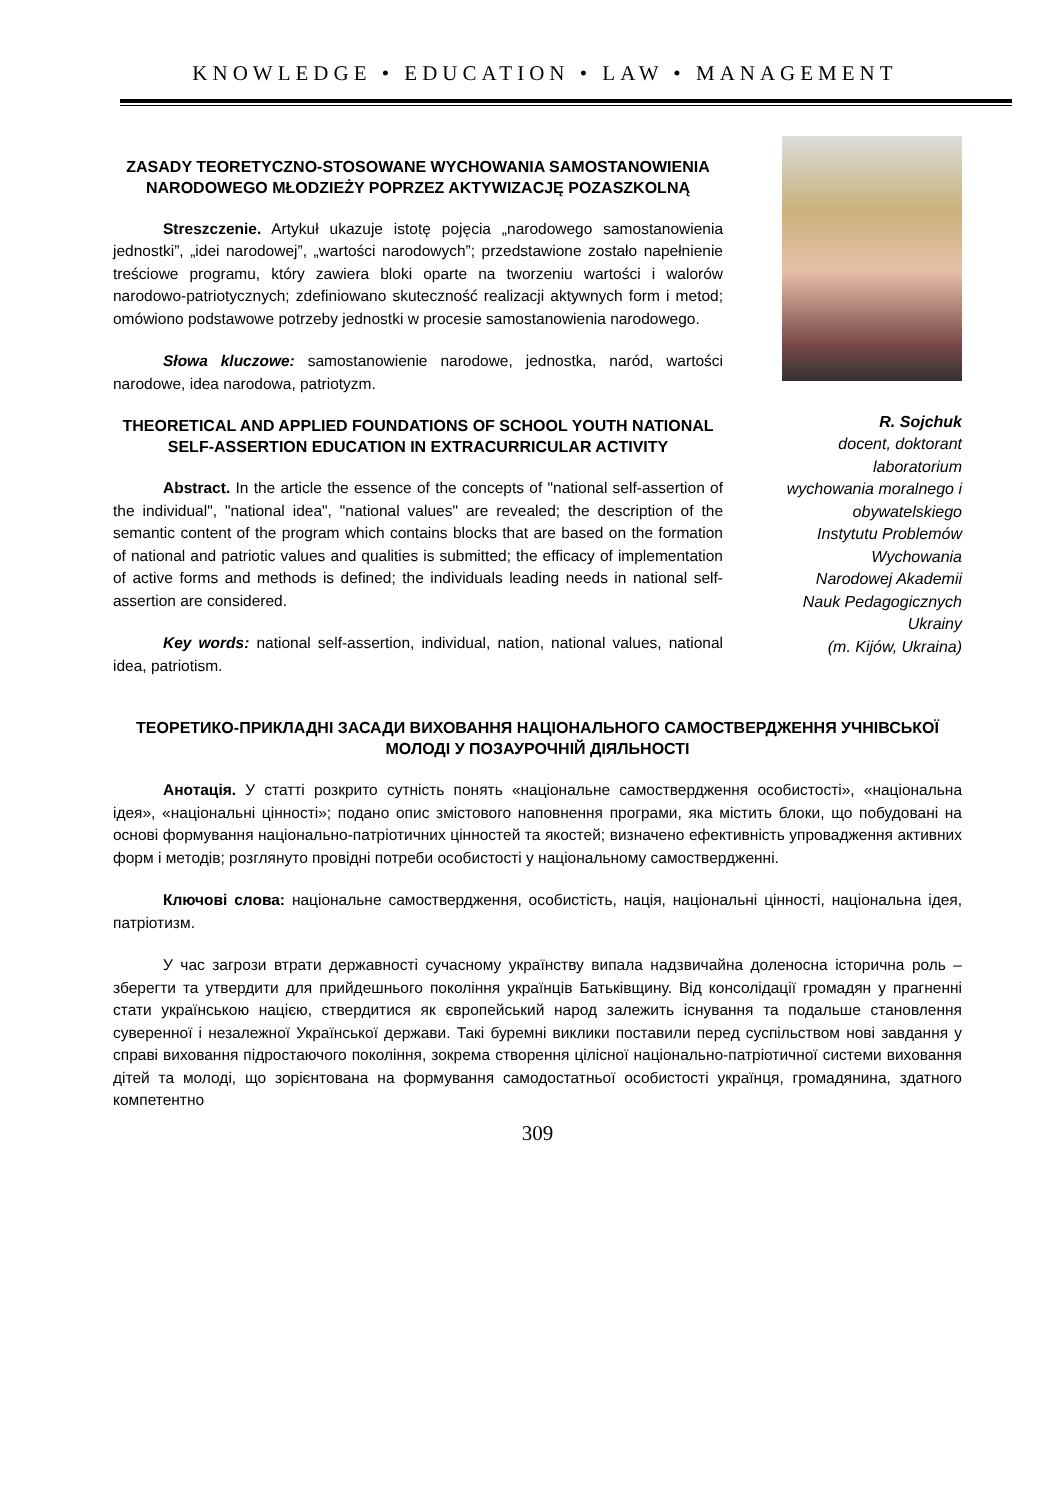KNOWLEDGE • EDUCATION • LAW • MANAGEMENT
ZASADY TEORETYCZNO-STOSOWANE WYCHOWANIA SAMOSTANOWIENIA NARODOWEGO MŁODZIEŻY POPRZEZ AKTYWIZACJĘ POZASZKOLNĄ
Streszczenie. Artykuł ukazuje istotę pojęcia „narodowego samostanowienia jednostki”, „idei narodowej”, „wartości narodowych”; przedstawione zostało napełnienie treściowe programu, który zawiera bloki oparte na tworzeniu wartości i walorów narodowo-patriotycznych; zdefiniowano skuteczność realizacji aktywnych form i metod; omówiono podstawowe potrzeby jednostki w procesie samostanowienia narodowego.
Słowa kluczowe: samostanowienie narodowe, jednostka, naród, wartości narodowe, idea narodowa, patriotyzm.
THEORETICAL AND APPLIED FOUNDATIONS OF SCHOOL YOUTH NATIONAL SELF-ASSERTION EDUCATION IN EXTRACURRICULAR ACTIVITY
Abstract. In the article the essence of the concepts of "national self-assertion of the individual", "national idea", "national values" are revealed; the description of the semantic content of the program which contains blocks that are based on the formation of national and patriotic values and qualities is submitted; the efficacy of implementation of active forms and methods is defined; the individuals leading needs in national self-assertion are considered.
Key words: national self-assertion, individual, nation, national values, national idea, patriotism.
R. Sojchuk
docent, doktorant
laboratorium
wychowania moralnego i
obywatelskiego
Instytutu Problemów
Wychowania
Narodowej Akademii
Nauk Pedagogicznych
Ukrainy
(m. Kijów, Ukraina)
ТЕОРЕТИКО-ПРИКЛАДНІ ЗАСАДИ ВИХОВАННЯ НАЦІОНАЛЬНОГО САМОСТВЕРДЖЕННЯ УЧНІВСЬКОЇ МОЛОДІ У ПОЗАУРОЧНІЙ ДІЯЛЬНОСТІ
Анотація. У статті розкрито сутність понять «національне самоствердження особистості», «національна ідея», «національні цінності»; подано опис змістового наповнення програми, яка містить блоки, що побудовані на основі формування національно-патріотичних цінностей та якостей; визначено ефективність упровадження активних форм і методів; розглянуто провідні потреби особистості у національному самоствердженні.
Ключові слова: національне самоствердження, особистість, нація, національні цінності, національна ідея, патріотизм.
У час загрози втрати державності сучасному українству випала надзвичайна доленосна історична роль – зберегти та утвердити для прийдешнього покоління українців Батьківщину. Від консолідації громадян у прагненні стати українською нацією, ствердитися як європейський народ залежить існування та подальше становлення суверенної і незалежної Української держави. Такі буремні виклики поставили перед суспільством нові завдання у справі виховання підростаючого покоління, зокрема створення цілісної національно-патріотичної системи виховання дітей та молоді, що зорієнтована на формування самодостатньої особистості українця, громадянина, здатного компетентно
309